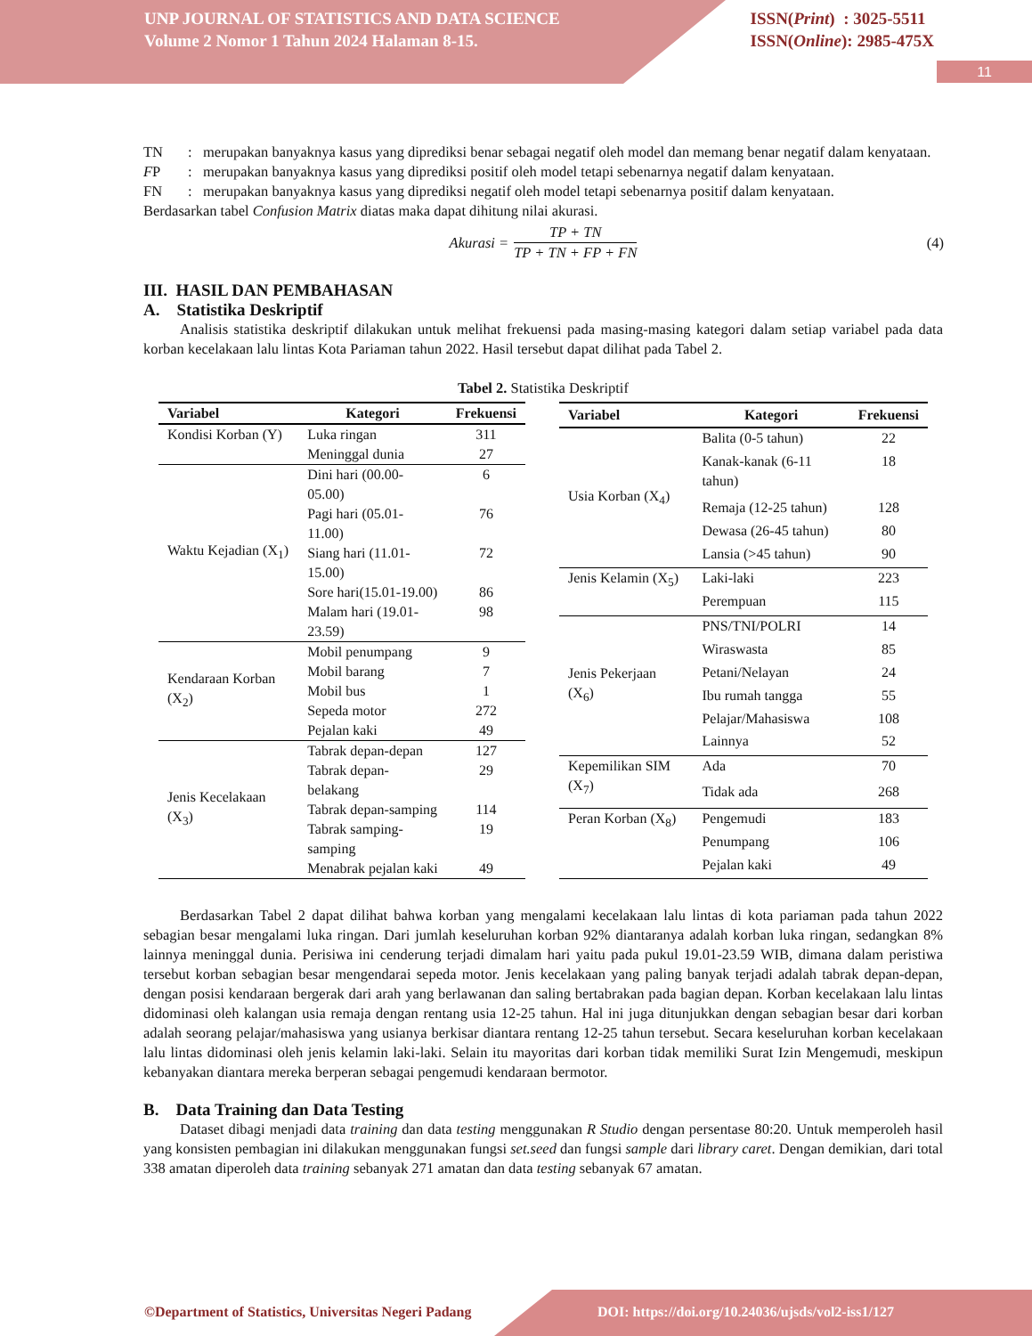UNP JOURNAL OF STATISTICS AND DATA SCIENCE
Volume 2 Nomor 1 Tahun 2024 Halaman 8-15.
ISSN(Print) : 3025-5511
ISSN(Online): 2985-475X
11
TN: merupakan banyaknya kasus yang diprediksi benar sebagai negatif oleh model dan memang benar negatif dalam kenyataan.
FP: merupakan banyaknya kasus yang diprediksi positif oleh model tetapi sebenarnya negatif dalam kenyataan.
FN: merupakan banyaknya kasus yang diprediksi negatif oleh model tetapi sebenarnya positif dalam kenyataan.
Berdasarkan tabel Confusion Matrix diatas maka dapat dihitung nilai akurasi.
Akurasi = TP + TN TP + TN + FP + FN (4)
III. HASIL DAN PEMBAHASAN
A. Statistika Deskriptif
Analisis statistika deskriptif dilakukan untuk melihat frekuensi pada masing-masing kategori dalam setiap variabel pada data korban kecelakaan lalu lintas Kota Pariaman tahun 2022. Hasil tersebut dapat dilihat pada Tabel 2.
Tabel 2. Statistika Deskriptif
| Variabel | Kategori | Frekuensi |
| --- | --- | --- |
| Kondisi Korban (Y) | Luka ringan | 311 |
| | Meninggal dunia | 27 |
| Waktu Kejadian (X<sub>1</sub>) | Dini hari (00.00-05.00) | 6 |
| | Pagi hari (05.01-11.00) | 76 |
| | Siang hari (11.01-15.00) | 72 |
| | Sore hari(15.01-19.00) | 86 |
| | Malam hari (19.01-23.59) | 98 |
| Kendaraan Korban (X<sub>2</sub>) | Mobil penumpang | 9 |
| | Mobil barang | 7 |
| | Mobil bus | 1 |
| | Sepeda motor | 272 |
| | Pejalan kaki | 49 |
| Jenis Kecelakaan (X<sub>3</sub>) | Tabrak depan-depan | 127 |
| | Tabrak depan-belakang | 29 |
| | Tabrak depan-samping | 114 |
| | Tabrak samping-samping | 19 |
| | Menabrak pejalan kaki | 49 |
| Variabel | Kategori | Frekuensi |
| --- | --- | --- |
| Usia Korban (X<sub>4</sub>) | Balita (0-5 tahun) | 22 |
| | Kanak-kanak (6-11 tahun) | 18 |
| | Remaja (12-25 tahun) | 128 |
| | Dewasa (26-45 tahun) | 80 |
| | Lansia (>45 tahun) | 90 |
| Jenis Kelamin (X<sub>5</sub>) | Laki-laki | 223 |
| | Perempuan | 115 |
| Jenis Pekerjaan (X<sub>6</sub>) | PNS/TNI/POLRI | 14 |
| | Wiraswasta | 85 |
| | Petani/Nelayan | 24 |
| | Ibu rumah tangga | 55 |
| | Pelajar/Mahasiswa | 108 |
| | Lainnya | 52 |
| Kepemilikan SIM (X<sub>7</sub>) | Ada | 70 |
| | Tidak ada | 268 |
| Peran Korban (X<sub>8</sub>) | Pengemudi | 183 |
| | Penumpang | 106 |
| | Pejalan kaki | 49 |
Berdasarkan Tabel 2 dapat dilihat bahwa korban yang mengalami kecelakaan lalu lintas di kota pariaman pada tahun 2022 sebagian besar mengalami luka ringan. Dari jumlah keseluruhan korban 92% diantaranya adalah korban luka ringan, sedangkan 8% lainnya meninggal dunia. Perisiwa ini cenderung terjadi dimalam hari yaitu pada pukul 19.01-23.59 WIB, dimana dalam peristiwa tersebut korban sebagian besar mengendarai sepeda motor. Jenis kecelakaan yang paling banyak terjadi adalah tabrak depan-depan, dengan posisi kendaraan bergerak dari arah yang berlawanan dan saling bertabrakan pada bagian depan. Korban kecelakaan lalu lintas didominasi oleh kalangan usia remaja dengan rentang usia 12-25 tahun. Hal ini juga ditunjukkan dengan sebagian besar dari korban adalah seorang pelajar/mahasiswa yang usianya berkisar diantara rentang 12-25 tahun tersebut. Secara keseluruhan korban kecelakaan lalu lintas didominasi oleh jenis kelamin laki-laki. Selain itu mayoritas dari korban tidak memiliki Surat Izin Mengemudi, meskipun kebanyakan diantara mereka berperan sebagai pengemudi kendaraan bermotor.
B. Data Training dan Data Testing
Dataset dibagi menjadi data training dan data testing menggunakan R Studio dengan persentase 80:20. Untuk memperoleh hasil yang konsisten pembagian ini dilakukan menggunakan fungsi set.seed dan fungsi sample dari library caret. Dengan demikian, dari total 338 amatan diperoleh data training sebanyak 271 amatan dan data testing sebanyak 67 amatan.
©Department of Statistics, Universitas Negeri Padang DOI: https://doi.org/10.24036/ujsds/vol2-iss1/127